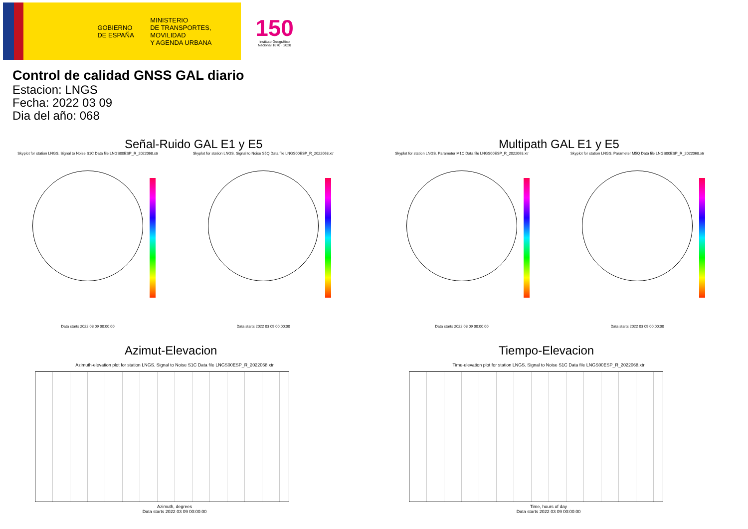GOBIERNO
DE ESPAÑA
MINISTERIO
DE TRANSPORTES, MOVILIDAD
Y AGENDA URBANA
150
Instituto Geográfico Nacional 1870 · 2020
Control de calidad GNSS GAL diario
Estacion: LNGS
Fecha: 2022 03 09
Dia del año: 068
Señal-Ruido GAL E1 y E5
Skyplot for station LNGS. Signal to Noise S1C Data file LNGS00ESP_R_2022068.xtr
Data starts 2022 03 09 00:00:00
Skyplot for station LNGS. Signal to Noise S5Q Data file LNGS00ESP_R_2022068.xtr
Data starts 2022 03 09 00:00:00
Multipath GAL E1 y E5
Skyplot for station LNGS. Parameter M1C Data file LNGS00ESP_R_2022068.xtr
Data starts 2022 03 09 00:00:00
Skyplot for station LNGS. Parameter M5Q Data file LNGS00ESP_R_2022068.xtr
Data starts 2022 03 09 00:00:00
Azimut-Elevacion
Azimuth-elevation plot for station LNGS. Signal to Noise S1C Data file LNGS00ESP_R_2022068.xtr
Azimuth, degrees
Data starts 2022 03 09 00:00:00
Tiempo-Elevacion
Time-elevation plot for station LNGS. Signal to Noise S1C Data file LNGS00ESP_R_2022068.xtr
Time, hours of day
Data starts 2022 03 09 00:00:00